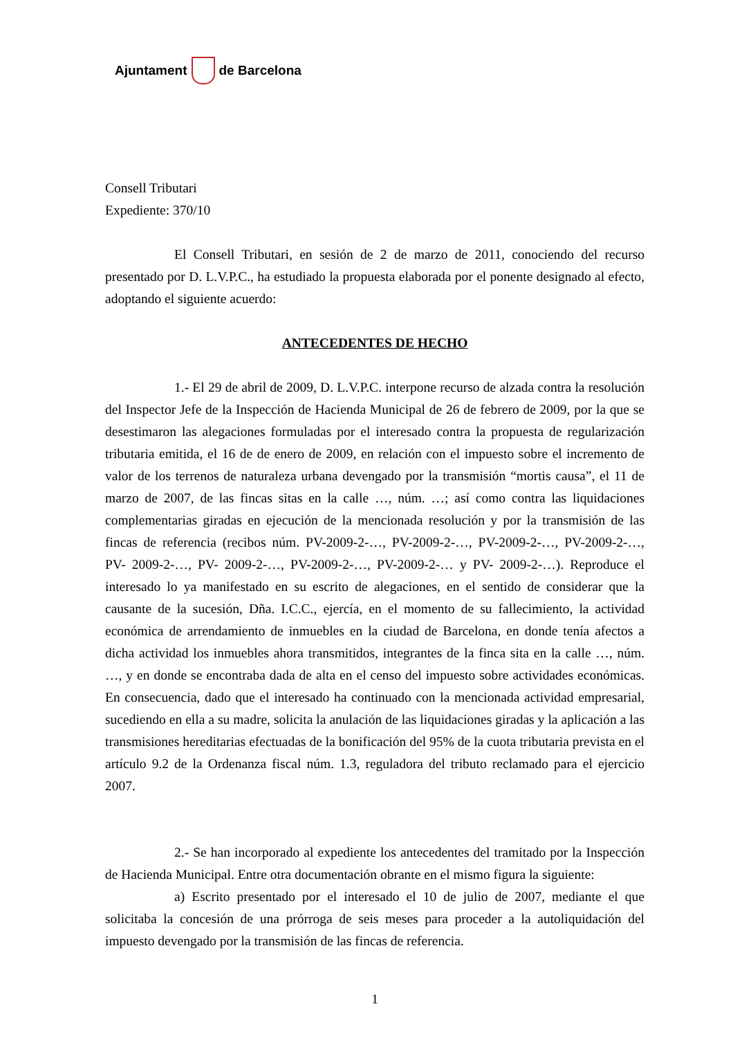Ajuntament de Barcelona
Consell Tributari
Expediente: 370/10
El Consell Tributari, en sesión de 2 de marzo de 2011, conociendo del recurso presentado por D. L.V.P.C., ha estudiado la propuesta elaborada por el ponente designado al efecto, adoptando el siguiente acuerdo:
ANTECEDENTES DE HECHO
1.- El 29 de abril de 2009, D. L.V.P.C. interpone recurso de alzada contra la resolución del Inspector Jefe de la Inspección de Hacienda Municipal de 26 de febrero de 2009, por la que se desestimaron las alegaciones formuladas por el interesado contra la propuesta de regularización tributaria emitida, el 16 de de enero de 2009, en relación con el impuesto sobre el incremento de valor de los terrenos de naturaleza urbana devengado por la transmisión “mortis causa”, el 11 de marzo de 2007, de las fincas sitas en la calle …, núm. …; así como contra las liquidaciones complementarias giradas en ejecución de la mencionada resolución y por la transmisión de las fincas de referencia (recibos núm. PV-2009-2-…, PV-2009-2-…, PV-2009-2-…, PV-2009-2-…, PV- 2009-2-…, PV- 2009-2-…, PV-2009-2-…, PV-2009-2-… y PV- 2009-2-…). Reproduce el interesado lo ya manifestado en su escrito de alegaciones, en el sentido de considerar que la causante de la sucesión, Dña. I.C.C., ejercía, en el momento de su fallecimiento, la actividad económica de arrendamiento de inmuebles en la ciudad de Barcelona, en donde tenía afectos a dicha actividad los inmuebles ahora transmitidos, integrantes de la finca sita en la calle …, núm. …, y en donde se encontraba dada de alta en el censo del impuesto sobre actividades económicas. En consecuencia, dado que el interesado ha continuado con la mencionada actividad empresarial, sucediendo en ella a su madre, solicita la anulación de las liquidaciones giradas y la aplicación a las transmisiones hereditarias efectuadas de la bonificación del 95% de la cuota tributaria prevista en el artículo 9.2 de la Ordenanza fiscal núm. 1.3, reguladora del tributo reclamado para el ejercicio 2007.
2.- Se han incorporado al expediente los antecedentes del tramitado por la Inspección de Hacienda Municipal. Entre otra documentación obrante en el mismo figura la siguiente:
a) Escrito presentado por el interesado el 10 de julio de 2007, mediante el que solicitaba la concesión de una prórroga de seis meses para proceder a la autoliquidación del impuesto devengado por la transmisión de las fincas de referencia.
1